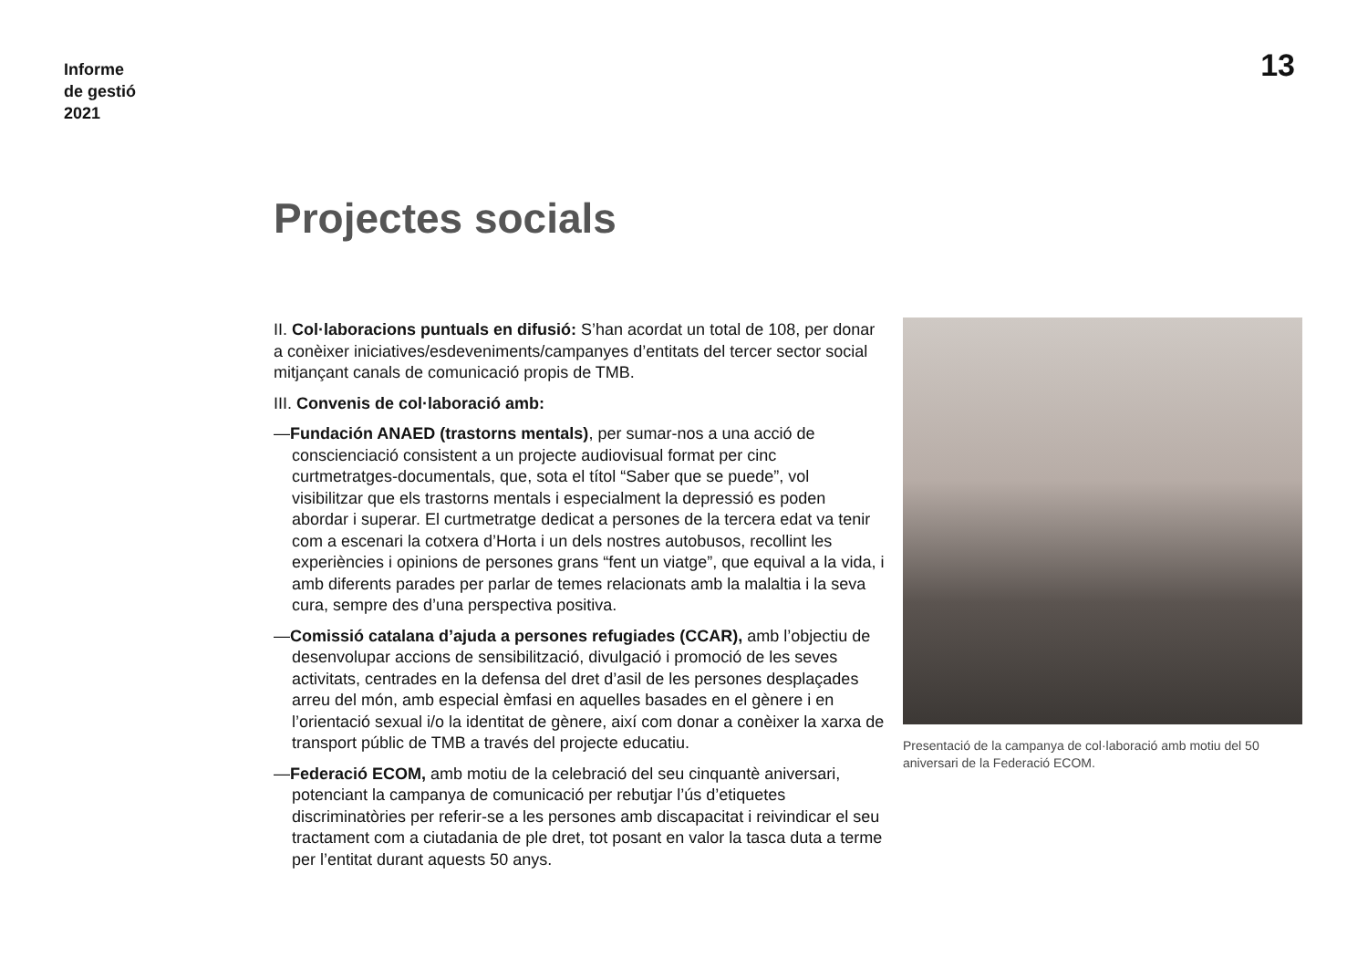Informe
de gestió
2021
13
Projectes socials
II. Col·laboracions puntuals en difusió: S’han acordat un total de 108, per donar a conèixer iniciatives/esdeveniments/campanyes d’entitats del tercer sector social mitjançant canals de comunicació propis de TMB.
III. Convenis de col·laboració amb:
—Fundación ANAED (trastorns mentals), per sumar-nos a una acció de conscienciació consistent a un projecte audiovisual format per cinc curtmetratges-documentals, que, sota el títol “Saber que se puede”, vol visibilitzar que els trastorns mentals i especialment la depressió es poden abordar i superar. El curtmetratge dedicat a persones de la tercera edat va tenir com a escenari la cotxera d’Horta i un dels nostres autobusos, recollint les experiències i opinions de persones grans “fent un viatge”, que equival a la vida, i amb diferents parades per parlar de temes relacionats amb la malaltia i la seva cura, sempre des d’una perspectiva positiva.
—Comissió catalana d’ajuda a persones refugiades (CCAR), amb l’objectiu de desenvolupar accions de sensibilització, divulgació i promoció de les seves activitats, centrades en la defensa del dret d’asil de les persones desplaçades arreu del món, amb especial èmfasi en aquelles basades en el gènere i en l’orientació sexual i/o la identitat de gènere, així com donar a conèixer la xarxa de transport públic de TMB a través del projecte educatiu.
—Federació ECOM, amb motiu de la celebració del seu cinquantè aniversari, potenciant la campanya de comunicació per rebutjar l’ús d’etiquetes discriminatòries per referir-se a les persones amb discapacitat i reivindicar el seu tractament com a ciutadania de ple dret, tot posant en valor la tasca duta a terme per l’entitat durant aquests 50 anys.
Presentació de la campanya de col·laboració amb motiu del 50 aniversari de la Federació ECOM.